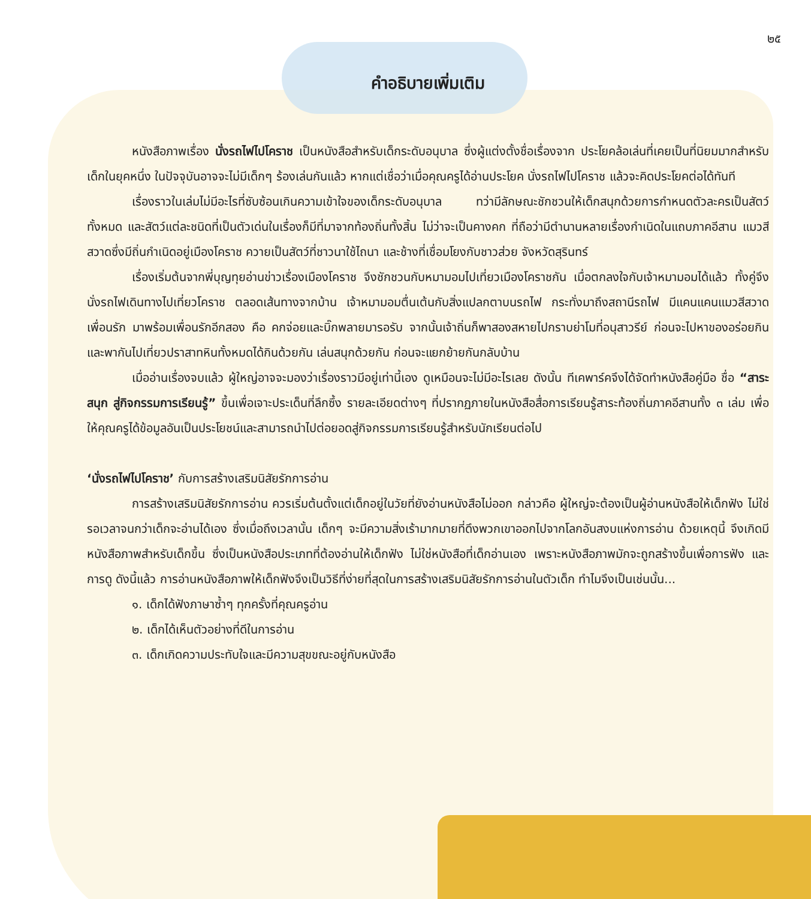๒๕
คำอธิบายเพิ่มเติม
หนังสือภาพเรื่อง นั่งรถไฟไปโคราช เป็นหนังสือสำหรับเด็กระดับอนุบาล ซึ่งผู้แต่งตั้งชื่อเรื่องจาก ประโยคล้อเล่นที่เคยเป็นที่นิยมมากสำหรับเด็กในยุคหนึ่ง ในปัจจุบันอาจจะไม่มีเด็กๆ ร้องเล่นกันแล้ว หากแต่เชื่อว่าเมื่อคุณครูได้อ่านประโยค นั่งรถไฟไปโคราช แล้วจะคิดประโยคต่อได้ทันที
เรื่องราวในเล่มไม่มีอะไรที่ซับซ้อนเกินความเข้าใจของเด็กระดับอนุบาล ทว่ามีลักษณะชักชวนให้เด็กสนุกด้วยการกำหนดตัวละครเป็นสัตว์ทั้งหมด และสัตว์แต่ละชนิดที่เป็นตัวเด่นในเรื่องก็มีที่มาจากท้องถิ่นทั้งสิ้น ไม่ว่าจะเป็นคางคก ที่ถือว่ามีตำนานหลายเรื่องกำเนิดในแถบภาคอีสาน แมวสีสวาดซึ่งมีถิ่นกำเนิดอยู่เมืองโคราช ควายเป็นสัตว์ที่ชาวนาใช้ไถนา และช้างที่เชื่อมโยงกับชาวส่วย จังหวัดสุรินทร์
เรื่องเริ่มต้นจากพี่บุญทุยอ่านข่าวเรื่องเมืองโคราช จึงชักชวนกับหมามอมไปเที่ยวเมืองโคราชกัน เมื่อตกลงใจกับเจ้าหมามอมได้แล้ว ทั้งคู่จึงนั่งรถไฟเดินทางไปเที่ยวโคราช ตลอดเส้นทางจากบ้าน เจ้าหมามอมตื่นเต้นกับสิ่งแปลกตาบนรถไฟ กระทั่งมาถึงสถานีรถไฟ มีแคนแคนแมวสีสวาดเพื่อนรัก มาพร้อมเพื่อนรักอีกสอง คือ คกจ่อยและบิ๊กพลายมารอรับ จากนั้นเจ้าถิ่นก็พาสองสหายไปกราบย่าโมที่อนุสาวรีย์ ก่อนจะไปหาของอร่อยกิน และพากันไปเที่ยวปราสาทหินทั้งหมดได้กินด้วยกัน เล่นสนุกด้วยกัน ก่อนจะแยกย้ายกันกลับบ้าน
เมื่ออ่านเรื่องจบแล้ว ผู้ใหญ่อาจจะมองว่าเรื่องราวมีอยู่เท่านี้เอง ดูเหมือนจะไม่มีอะไรเลย ดังนั้น ทีเคพาร์คจึงได้จัดทำหนังสือคู่มือ ชื่อ “สาระสนุก สู่กิจกรรมการเรียนรู้” ขึ้นเพื่อเจาะประเด็นที่ลึกซึ้ง รายละเอียดต่างๆ ที่ปรากฏภายในหนังสือสื่อการเรียนรู้สาระท้องถิ่นภาคอีสานทั้ง ๓ เล่ม เพื่อให้คุณครูได้ข้อมูลอันเป็นประโยชน์และสามารถนำไปต่อยอดสู่กิจกรรมการเรียนรู้สำหรับนักเรียนต่อไป
‘นั่งรถไฟไปโคราช’ กับการสร้างเสริมนิสัยรักการอ่าน
การสร้างเสริมนิสัยรักการอ่าน ควรเริ่มต้นตั้งแต่เด็กอยู่ในวัยที่ยังอ่านหนังสือไม่ออก กล่าวคือ ผู้ใหญ่จะต้องเป็นผู้อ่านหนังสือให้เด็กฟัง ไม่ใช่รอเวลาจนกว่าเด็กจะอ่านได้เอง ซึ่งเมื่อถึงเวลานั้น เด็กๆ จะมีความสิ่งเร้ามากมายที่ดึงพวกเขาออกไปจากโลกอันสงบแห่งการอ่าน ด้วยเหตุนี้ จึงเกิดมีหนังสือภาพสำหรับเด็กขึ้น ซึ่งเป็นหนังสือประเภทที่ต้องอ่านให้เด็กฟัง ไม่ใช่หนังสือที่เด็กอ่านเอง เพราะหนังสือภาพมักจะถูกสร้างขึ้นเพื่อการฟัง และการดู ดังนี้แล้ว การอ่านหนังสือภาพให้เด็กฟังจึงเป็นวิธีที่ง่ายที่สุดในการสร้างเสริมนิสัยรักการอ่านในตัวเด็ก ทำไมจึงเป็นเช่นนั้น...
๑. เด็กได้ฟังภาษาซ้ำๆ ทุกครั้งที่คุณครูอ่าน
๒. เด็กได้เห็นตัวอย่างที่ดีในการอ่าน
๓. เด็กเกิดความประทับใจและมีความสุขขณะอยู่กับหนังสือ